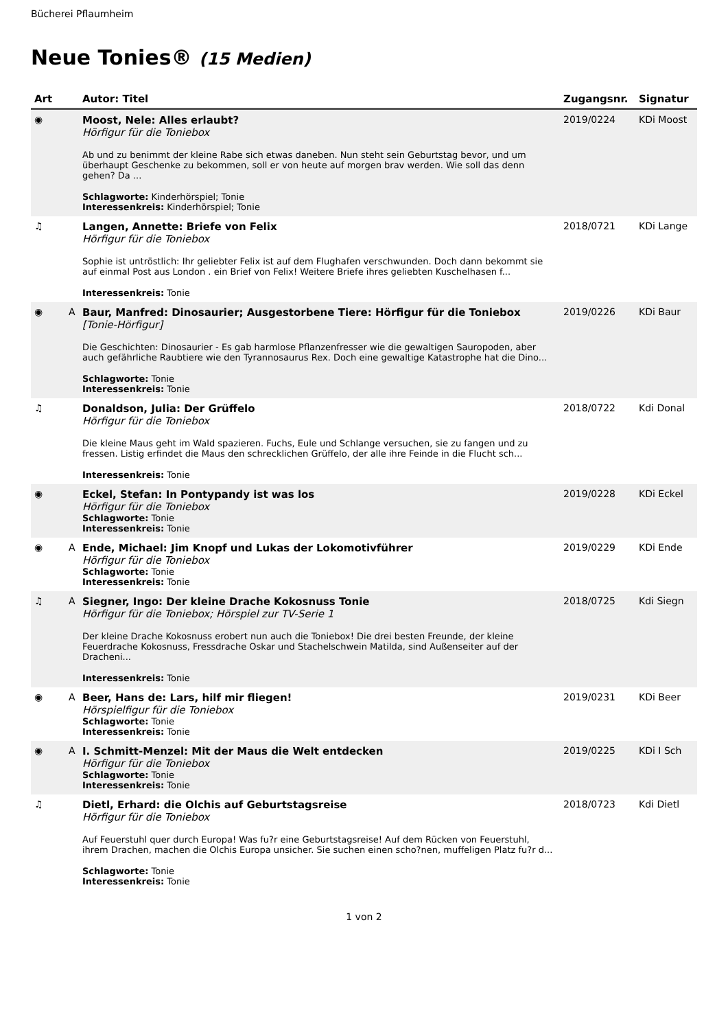Bücherei Pflaumheim
Neue Tonies® (15 Medien)
| Art | | Autor: Titel | Zugangsnr. | Signatur |
| --- | --- | --- | --- | --- |
| ◉ | | Moost, Nele: Alles erlaubt? Hörfigur für die Toniebox Ab und zu benimmt der kleine Rabe sich etwas daneben. Nun steht sein Geburtstag bevor, und um überhaupt Geschenke zu bekommen, soll er von heute auf morgen brav werden. Wie soll das denn gehen? Da ... Schlagworte: Kinderhörspiel; Tonie Interessenkreis: Kinderhörspiel; Tonie | 2019/0224 | KDi Moost |
| ♫ | | Langen, Annette: Briefe von Felix Hörfigur für die Toniebox Sophie ist untröstlich: Ihr geliebter Felix ist auf dem Flughafen verschwunden. Doch dann bekommt sie auf einmal Post aus London . ein Brief von Felix! Weitere Briefe ihres geliebten Kuschelhasen f... Interessenkreis: Tonie | 2018/0721 | KDi Lange |
| ◉ | A | Baur, Manfred: Dinosaurier; Ausgestorbene Tiere: Hörfigur für die Toniebox [Tonie-Hörfigur] Die Geschichten: Dinosaurier - Es gab harmlose Pflanzenfresser wie die gewaltigen Sauropoden, aber auch gefährliche Raubtiere wie den Tyrannosaurus Rex. Doch eine gewaltige Katastrophe hat die Dino... Schlagworte: Tonie Interessenkreis: Tonie | 2019/0226 | KDi Baur |
| ♫ | | Donaldson, Julia: Der Grüffelo Hörfigur für die Toniebox Die kleine Maus geht im Wald spazieren. Fuchs, Eule und Schlange versuchen, sie zu fangen und zu fressen. Listig erfindet die Maus den schrecklichen Grüffelo, der alle ihre Feinde in die Flucht sch... Interessenkreis: Tonie | 2018/0722 | Kdi Donal |
| ◉ | | Eckel, Stefan: In Pontypandy ist was los Hörfigur für die Toniebox Schlagworte: Tonie Interessenkreis: Tonie | 2019/0228 | KDi Eckel |
| ◉ | A | Ende, Michael: Jim Knopf und Lukas der Lokomotivführer Hörfigur für die Toniebox Schlagworte: Tonie Interessenkreis: Tonie | 2019/0229 | KDi Ende |
| ♫ | A | Siegner, Ingo: Der kleine Drache Kokosnuss Tonie Hörfigur für die Toniebox; Hörspiel zur TV-Serie 1 Der kleine Drache Kokosnuss erobert nun auch die Toniebox! Die drei besten Freunde, der kleine Feuerdrache Kokosnuss, Fressdrache Oskar und Stachelschwein Matilda, sind Außenseiter auf der Dracheni... Interessenkreis: Tonie | 2018/0725 | Kdi Siegn |
| ◉ | A | Beer, Hans de: Lars, hilf mir fliegen! Hörspielfigur für die Toniebox Schlagworte: Tonie Interessenkreis: Tonie | 2019/0231 | KDi Beer |
| ◉ | A | I. Schmitt-Menzel: Mit der Maus die Welt entdecken Hörfigur für die Toniebox Schlagworte: Tonie Interessenkreis: Tonie | 2019/0225 | KDi I Sch |
| ♫ | | Dietl, Erhard: die Olchis auf Geburtstagsreise Hörfigur für die Toniebox Auf Feuerstuhl quer durch Europa! Was fu?r eine Geburtstagsreise! Auf dem Rücken von Feuerstuhl, ihrem Drachen, machen die Olchis Europa unsicher. Sie suchen einen scho?nen, muffeligen Platz fu?r d... Schlagworte: Tonie Interessenkreis: Tonie | 2018/0723 | Kdi Dietl |
1 von 2